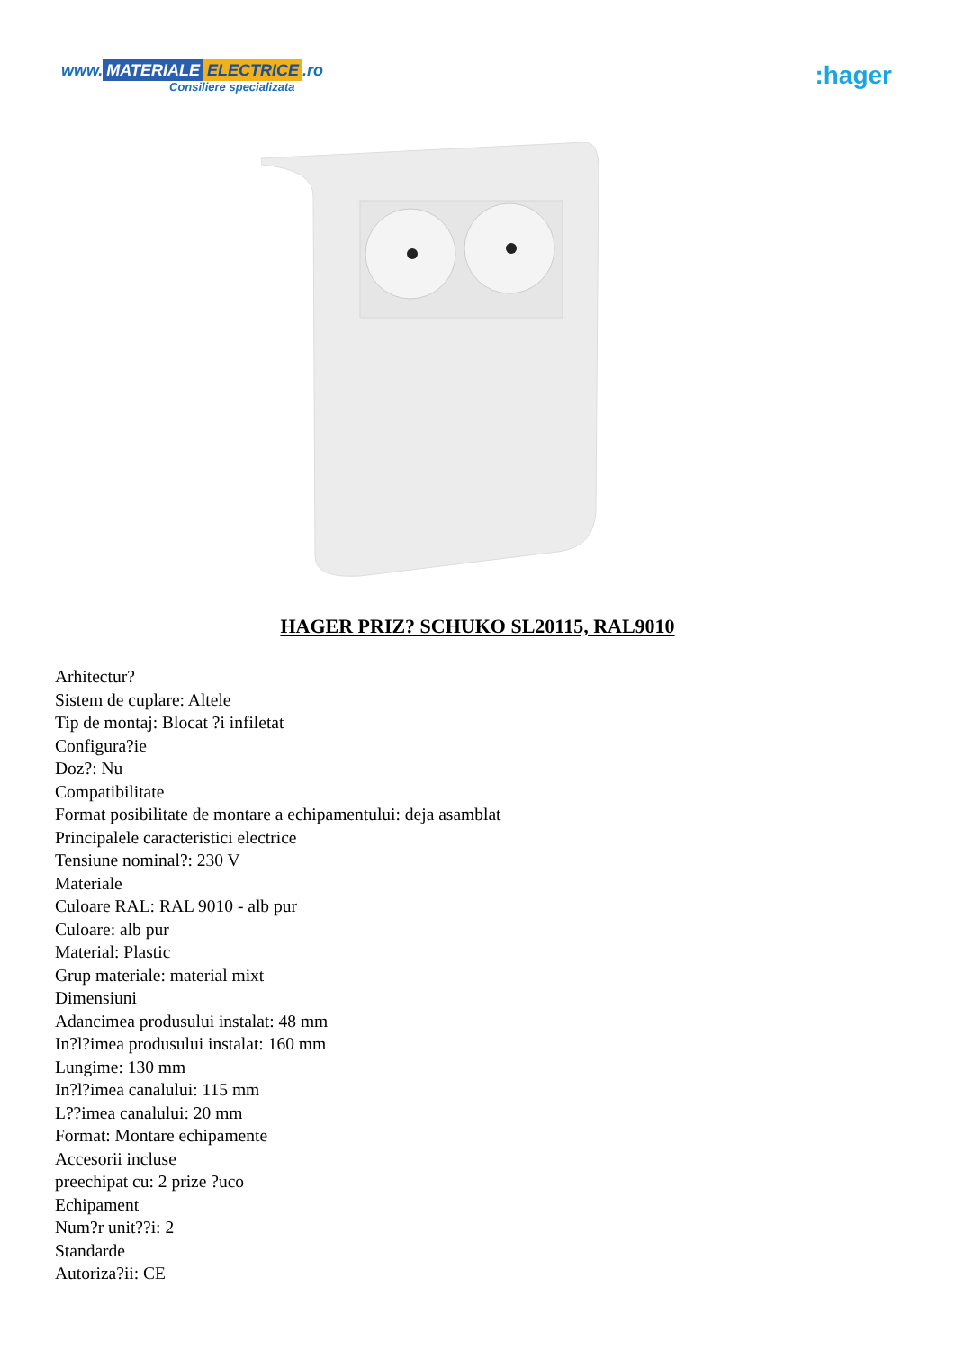www. MATERIALE ELECTRICE.ro
Consiliere specializata
:hager
HAGER PRIZ? SCHUKO SL20115, RAL9010
Arhitectur?
Sistem de cuplare: Altele
Tip de montaj: Blocat ?i infiletat
Configura?ie
Doz?: Nu
Compatibilitate
Format posibilitate de montare a echipamentului: deja asamblat
Principalele caracteristici electrice
Tensiune nominal?: 230 V
Materiale
Culoare RAL: RAL 9010 - alb pur
Culoare: alb pur
Material: Plastic
Grup materiale: material mixt
Dimensiuni
Adancimea produsului instalat: 48 mm
In?l?imea produsului instalat: 160 mm
Lungime: 130 mm
In?l?imea canalului: 115 mm
L??imea canalului: 20 mm
Format: Montare echipamente
Accesorii incluse
preechipat cu: 2 prize ?uco
Echipament
Num?r unit??i: 2
Standarde
Autoriza?ii: CE